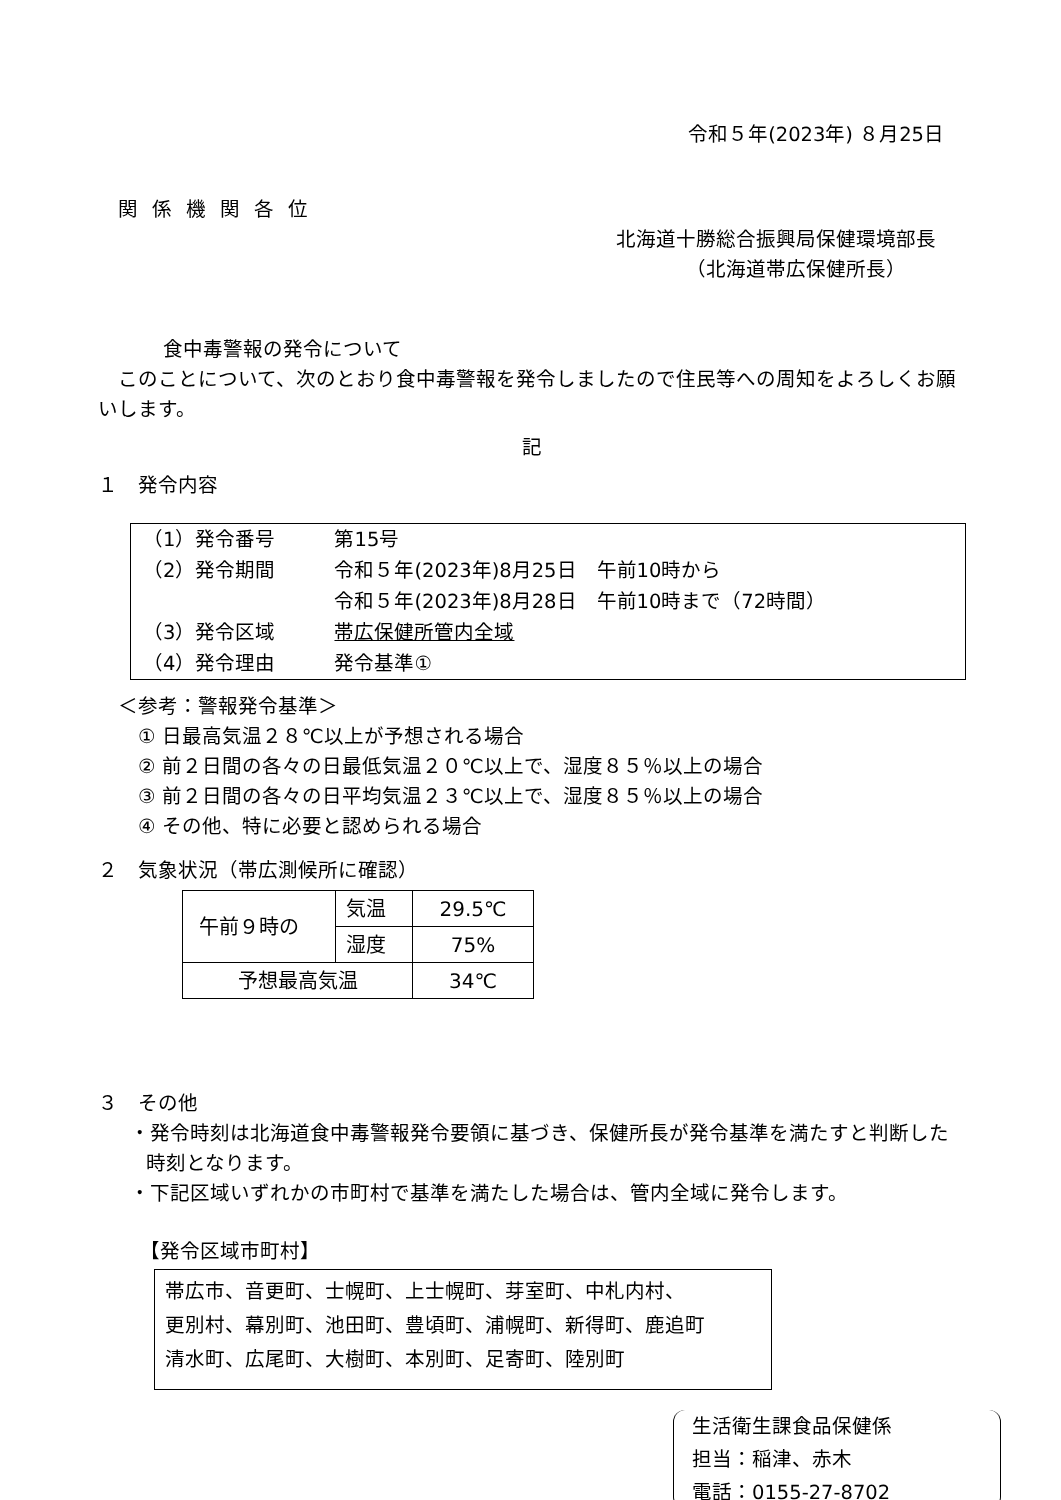令和５年(2023年) ８月25日
関係機関各位
北海道十勝総合振興局保健環境部長
（北海道帯広保健所長）
食中毒警報の発令について
このことについて、次のとおり食中毒警報を発令しましたので住民等への周知をよろしくお願いします。
記
１　発令内容
| （1）発令番号 | 第15号 |
| （2）発令期間 | 令和５年(2023年)8月25日 午前10時から |
| | 令和５年(2023年)8月28日 午前10時まで（72時間） |
| （3）発令区域 | 帯広保健所管内全域 |
| （4）発令理由 | 発令基準① |
＜参考：警報発令基準＞
① 日最高気温２８℃以上が予想される場合
② 前２日間の各々の日最低気温２０℃以上で、湿度８５％以上の場合
③ 前２日間の各々の日平均気温２３℃以上で、湿度８５％以上の場合
④ その他、特に必要と認められる場合
２　気象状況（帯広測候所に確認）
| 午前９時の | 気温 | 29.5℃ |
| | 湿度 | 75% |
| 予想最高気温 | | 34℃ |
３　その他
・発令時刻は北海道食中毒警報発令要領に基づき、保健所長が発令基準を満たすと判断した時刻となります。
・下記区域いずれかの市町村で基準を満たした場合は、管内全域に発令します。
【発令区域市町村】
帯広市、音更町、士幌町、上士幌町、芽室町、中札内村、
更別村、幕別町、池田町、豊頃町、浦幌町、新得町、鹿追町
清水町、広尾町、大樹町、本別町、足寄町、陸別町
生活衛生課食品保健係
担当：稲津、赤木
電話：0155-27-8702